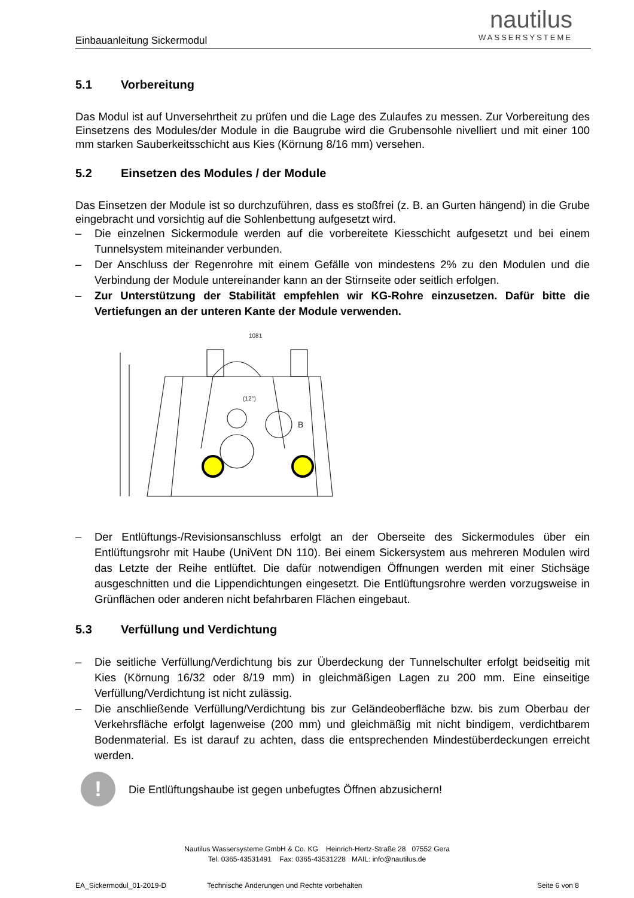nautilus
WASSERSYSTEME
Einbauanleitung Sickermodul
5.1 Vorbereitung
Das Modul ist auf Unversehrtheit zu prüfen und die Lage des Zulaufes zu messen. Zur Vorbereitung des Einsetzens des Modules/der Module in die Baugrube wird die Grubensohle nivelliert und mit einer 100 mm starken Sauberkeitsschicht aus Kies (Körnung 8/16 mm) versehen.
5.2 Einsetzen des Modules / der Module
Das Einsetzen der Module ist so durchzuführen, dass es stoßfrei (z. B. an Gurten hängend) in die Grube eingebracht und vorsichtig auf die Sohlenbettung aufgesetzt wird.
– Die einzelnen Sickermodule werden auf die vorbereitete Kiesschicht aufgesetzt und bei einem Tunnelsystem miteinander verbunden.
– Der Anschluss der Regenrohre mit einem Gefälle von mindestens 2% zu den Modulen und die Verbindung der Module untereinander kann an der Stirnseite oder seitlich erfolgen.
– Zur Unterstützung der Stabilität empfehlen wir KG-Rohre einzusetzen. Dafür bitte die Vertiefungen an der unteren Kante der Module verwenden.
1081
(12°)
B
– Der Entlüftungs-/Revisionsanschluss erfolgt an der Oberseite des Sickermodules über ein Entlüftungsrohr mit Haube (UniVent DN 110). Bei einem Sickersystem aus mehreren Modulen wird das Letzte der Reihe entlüftet. Die dafür notwendigen Öffnungen werden mit einer Stichsäge ausgeschnitten und die Lippendichtungen eingesetzt. Die Entlüftungsrohre werden vorzugsweise in Grünflächen oder anderen nicht befahrbaren Flächen eingebaut.
5.3 Verfüllung und Verdichtung
– Die seitliche Verfüllung/Verdichtung bis zur Überdeckung der Tunnelschulter erfolgt beidseitig mit Kies (Körnung 16/32 oder 8/19 mm) in gleichmäßigen Lagen zu 200 mm. Eine einseitige Verfüllung/Verdichtung ist nicht zulässig.
– Die anschließende Verfüllung/Verdichtung bis zur Geländeoberfläche bzw. bis zum Oberbau der Verkehrsfläche erfolgt lagenweise (200 mm) und gleichmäßig mit nicht bindigem, verdichtbarem Bodenmaterial. Es ist darauf zu achten, dass die entsprechenden Mindestüberdeckungen erreicht werden.
!
Die Entlüftungshaube ist gegen unbefugtes Öffnen abzusichern!
Nautilus Wassersysteme GmbH & Co. KG Heinrich-Hertz-Straße 28 07552 Gera
Tel. 0365-43531491 Fax: 0365-43531228 MAIL: info@nautilus.de
EA_Sickermodul_01-2019-D Technische Änderungen und Rechte vorbehalten Seite 6 von 8